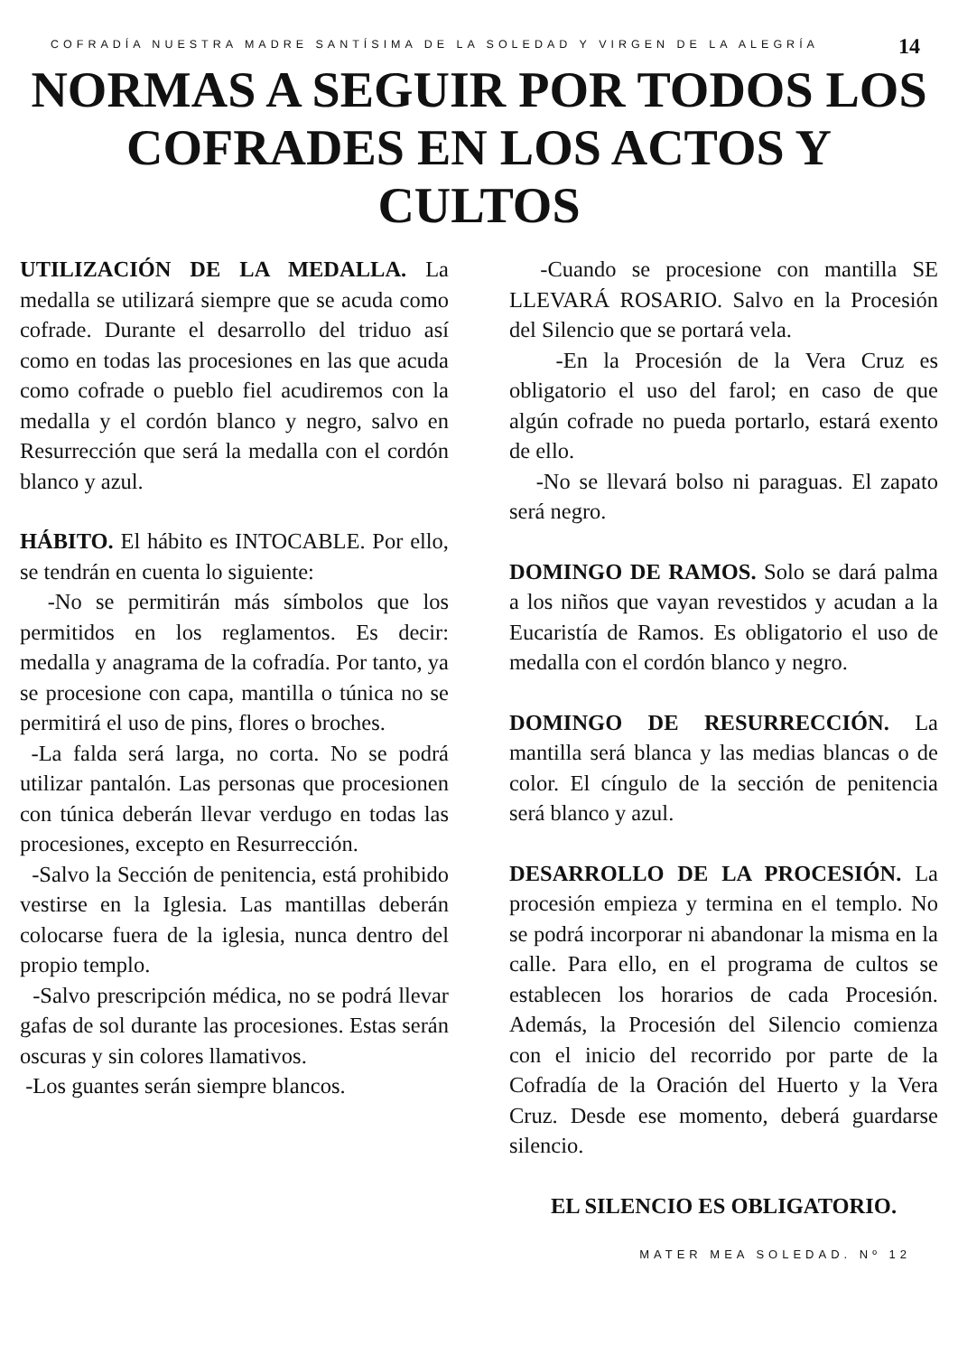COFRADÍA NUESTRA MADRE SANTÍSIMA DE LA SOLEDAD Y VIRGEN DE LA ALEGRÍA
14
NORMAS A SEGUIR POR TODOS LOS COFRADES EN LOS ACTOS Y CULTOS
UTILIZACIÓN DE LA MEDALLA. La medalla se utilizará siempre que se acuda como cofrade. Durante el desarrollo del triduo así como en todas las procesiones en las que acuda como cofrade o pueblo fiel acudiremos con la medalla y el cordón blanco y negro, salvo en Resurrección que será la medalla con el cordón blanco y azul.
HÁBITO. El hábito es INTOCABLE. Por ello, se tendrán en cuenta lo siguiente:
-No se permitirán más símbolos que los permitidos en los reglamentos. Es decir: medalla y anagrama de la cofradía. Por tanto, ya se procesione con capa, mantilla o túnica no se permitirá el uso de pins, flores o broches.
-La falda será larga, no corta. No se podrá utilizar pantalón. Las personas que procesionen con túnica deberán llevar verdugo en todas las procesiones, excepto en Resurrección.
-Salvo la Sección de penitencia, está prohibido vestirse en la Iglesia. Las mantillas deberán colocarse fuera de la iglesia, nunca dentro del propio templo.
-Salvo prescripción médica, no se podrá llevar gafas de sol durante las procesiones. Estas serán oscuras y sin colores llamativos.
-Los guantes serán siempre blancos.
-Cuando se procesione con mantilla SE LLEVARÁ ROSARIO. Salvo en la Procesión del Silencio que se portará vela.
-En la Procesión de la Vera Cruz es obligatorio el uso del farol; en caso de que algún cofrade no pueda portarlo, estará exento de ello.
-No se llevará bolso ni paraguas. El zapato será negro.
DOMINGO DE RAMOS. Solo se dará palma a los niños que vayan revestidos y acudan a la Eucaristía de Ramos. Es obligatorio el uso de medalla con el cordón blanco y negro.
DOMINGO DE RESURRECCIÓN. La mantilla será blanca y las medias blancas o de color. El cíngulo de la sección de penitencia será blanco y azul.
DESARROLLO DE LA PROCESIÓN. La procesión empieza y termina en el templo. No se podrá incorporar ni abandonar la misma en la calle. Para ello, en el programa de cultos se establecen los horarios de cada Procesión. Además, la Procesión del Silencio comienza con el inicio del recorrido por parte de la Cofradía de la Oración del Huerto y la Vera Cruz. Desde ese momento, deberá guardarse silencio.
EL SILENCIO ES OBLIGATORIO.
MATER MEA SOLEDAD. Nº 12